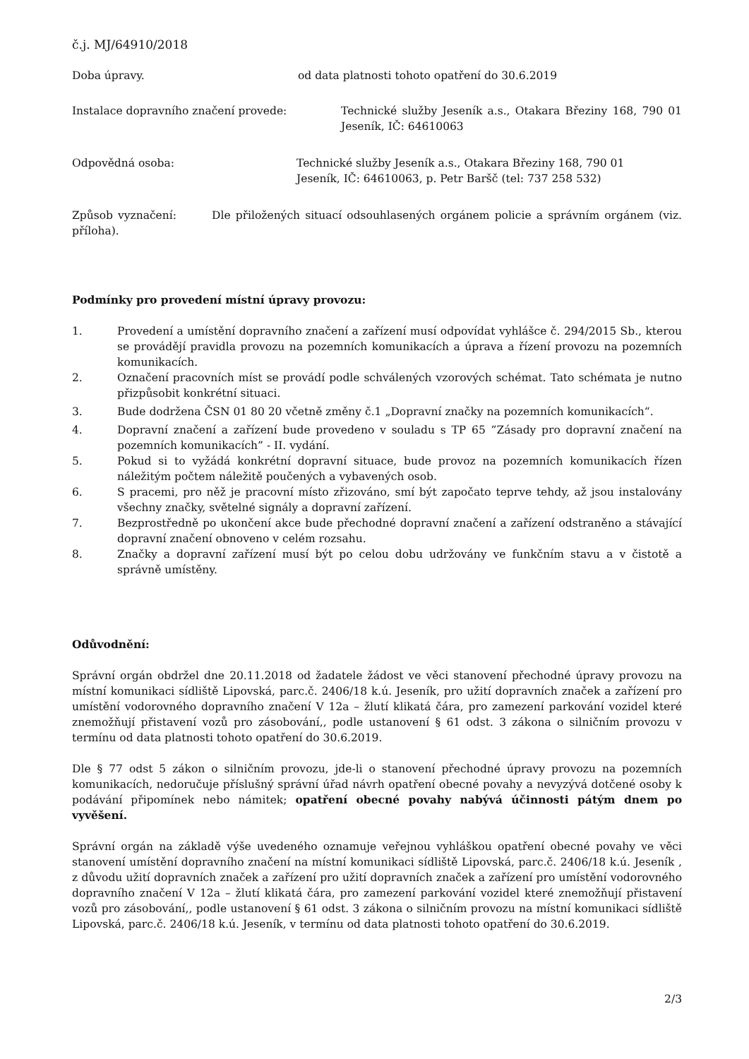č.j. MJ/64910/2018
Doba úpravy. od data platnosti tohoto opatření do 30.6.2019
Instalace dopravního značení provede: Technické služby Jeseník a.s., Otakara Březiny 168, 790 01 Jeseník, IČ: 64610063
Odpovědná osoba: Technické služby Jeseník a.s., Otakara Březiny 168, 790 01
Jeseník, IČ: 64610063, p. Petr Baršč (tel: 737 258 532)
Způsob vyznačení: Dle přiložených situací odsouhlasených orgánem policie a správním orgánem (viz. příloha).
Podmínky pro provedení místní úpravy provozu:
1. Provedení a umístění dopravního značení a zařízení musí odpovídat vyhlášce č. 294/2015 Sb., kterou se provádějí pravidla provozu na pozemních komunikacích a úprava a řízení provozu na pozemních komunikacích.
2. Označení pracovních míst se provádí podle schválených vzorových schémat. Tato schémata je nutno přizpůsobit konkrétní situaci.
3. Bude dodržena ČSN 01 80 20 včetně změny č.1 „Dopravní značky na pozemních komunikacích“.
4. Dopravní značení a zařízení bude provedeno v souladu s TP 65 ”Zásady pro dopravní značení na pozemních komunikacích” - II. vydání.
5. Pokud si to vyžádá konkrétní dopravní situace, bude provoz na pozemních komunikacích řízen náležitým počtem náležitě poučených a vybavených osob.
6. S pracemi, pro něž je pracovní místo zřizováno, smí být započato teprve tehdy, až jsou instalovány všechny značky, světelné signály a dopravní zařízení.
7. Bezprostředně po ukončení akce bude přechodné dopravní značení a zařízení odstraněno a stávající dopravní značení obnoveno v celém rozsahu.
8. Značky a dopravní zařízení musí být po celou dobu udržovány ve funkčním stavu a v čistotě a správně umístěny.
Odůvodnění:
Správní orgán obdržel dne 20.11.2018 od žadatele žádost ve věci stanovení přechodné úpravy provozu na místní komunikaci sídliště Lipovská, parc.č. 2406/18 k.ú. Jeseník, pro užití dopravních značek a zařízení pro umístění vodorovného dopravního značení V 12a – žlutí klikatá čára, pro zamezení parkování vozidel které znemožňují přistavení vozů pro zásobování,, podle ustanovení § 61 odst. 3 zákona o silničním provozu v termínu od data platnosti tohoto opatření do 30.6.2019.
Dle § 77 odst 5 zákon o silničním provozu, jde-li o stanovení přechodné úpravy provozu na pozemních komunikacích, nedoručuje příslušný správní úřad návrh opatření obecné povahy a nevyzývá dotčené osoby k podávání připomínek nebo námitek; opatření obecné povahy nabývá účinnosti pátým dnem po vyvěšení.
Správní orgán na základě výše uvedeného oznamuje veřejnou vyhláškou opatření obecné povahy ve věci stanovení umístění dopravního značení na místní komunikaci sídliště Lipovská, parc.č. 2406/18 k.ú. Jeseník , z důvodu užití dopravních značek a zařízení pro užití dopravních značek a zařízení pro umístění vodorovného dopravního značení V 12a – žlutí klikatá čára, pro zamezení parkování vozidel které znemožňují přistavení vozů pro zásobování,, podle ustanovení § 61 odst. 3 zákona o silničním provozu na místní komunikaci sídliště Lipovská, parc.č. 2406/18 k.ú. Jeseník, v termínu od data platnosti tohoto opatření do 30.6.2019.
2/3